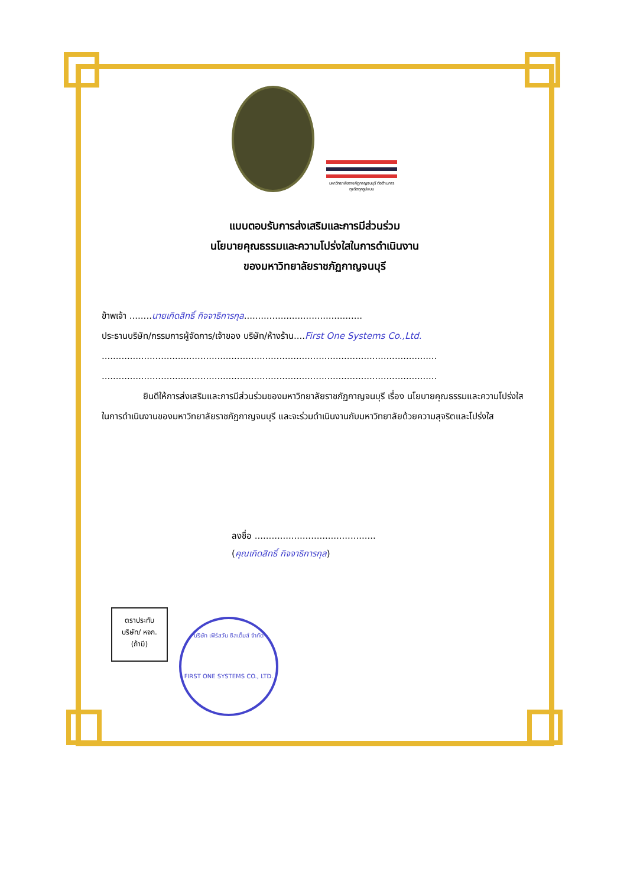มหาวิทยาลัยราชภัฏกาญจนบุรี ต่อต้านการทุจริตทุกรูปแบบ
แบบตอบรับการส่งเสริมและการมีส่วนร่วม
นโยบายคุณธรรมและความโปร่งใสในการดำเนินงาน
ของมหาวิทยาลัยราชภัฏกาญจนบุรี
ข้าพเจ้า ........นายเกิดสิทธิ์ กิจจาธิการกุล..........................................
ประธานบริษัท/กรรมการผู้จัดการ/เจ้าของ บริษัท/ห้างร้าน....First One Systems Co.,Ltd.
.......................................................................................................................
.......................................................................................................................
ยินดีให้การส่งเสริมและการมีส่วนร่วมของมหาวิทยาลัยราชภัฏกาญจนบุรี เรื่อง นโยบายคุณธรรมและความโปร่งใสในการดำเนินงานของมหาวิทยาลัยราชภัฏกาญจนบุรี และจะร่วมดำเนินงานกับมหาวิทยาลัยด้วยความสุจริตและโปร่งใส
ลงชื่อ ...........................................
(คุณเกิดสิทธิ์ กิจจาธิการกุล)
ตราประทับ
บริษัท/ หจก.
(ถ้ามี)
บริษัท เฟิร์สวัน ซิสเต็มส์ จำกัด
FIRST ONE SYSTEMS CO., LTD.